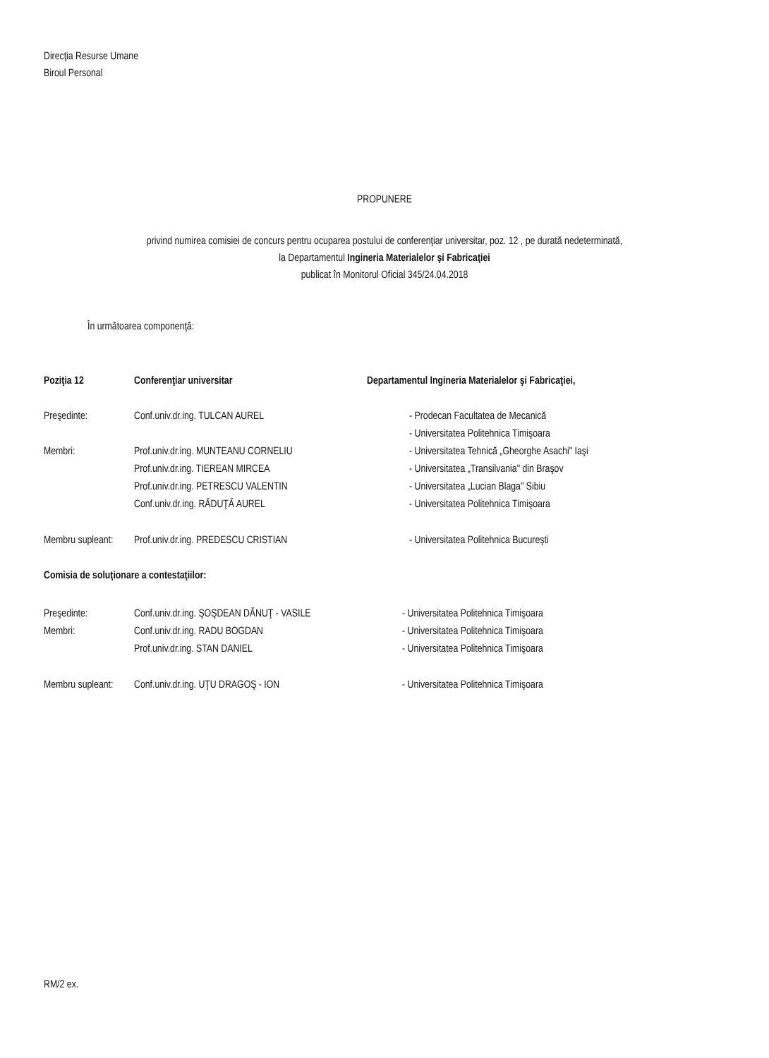Direcţia Resurse Umane
Biroul Personal
PROPUNERE
privind numirea comisiei de concurs pentru ocuparea postului de conferenţiar universitar, poz. 12 , pe durată nedeterminată,
la Departamentul Ingineria Materialelor şi Fabricaţiei
publicat în Monitorul Oficial 345/24.04.2018
În următoarea componenţă:
Poziţia 12 Conferenţiar universitar Departamentul Ingineria Materialelor şi Fabricaţiei,
Preşedinte: Conf.univ.dr.ing. TULCAN AUREL - Prodecan Facultatea de Mecanică
- Universitatea Politehnica Timişoara
Membri: Prof.univ.dr.ing. MUNTEANU CORNELIU - Universitatea Tehnică „Gheorghe Asachi" Iaşi
Prof.univ.dr.ing. TIEREAN MIRCEA - Universitatea „Transilvania" din Braşov
Prof.univ.dr.ing. PETRESCU VALENTIN - Universitatea „Lucian Blaga" Sibiu
Conf.univ.dr.ing. RĂDUŢĂ AUREL - Universitatea Politehnica Timişoara
Membru supleant: Prof.univ.dr.ing. PREDESCU CRISTIAN - Universitatea Politehnica Bucureşti
Comisia de soluţionare a contestaţiilor:
Preşedinte: Conf.univ.dr.ing. ŞOŞDEAN DĂNUŢ - VASILE - Universitatea Politehnica Timişoara
Membri: Conf.univ.dr.ing. RADU BOGDAN - Universitatea Politehnica Timişoara
Prof.univ.dr.ing. STAN DANIEL - Universitatea Politehnica Timişoara
Membru supleant: Conf.univ.dr.ing. UŢU DRAGOŞ - ION - Universitatea Politehnica Timişoara
RM/2 ex.